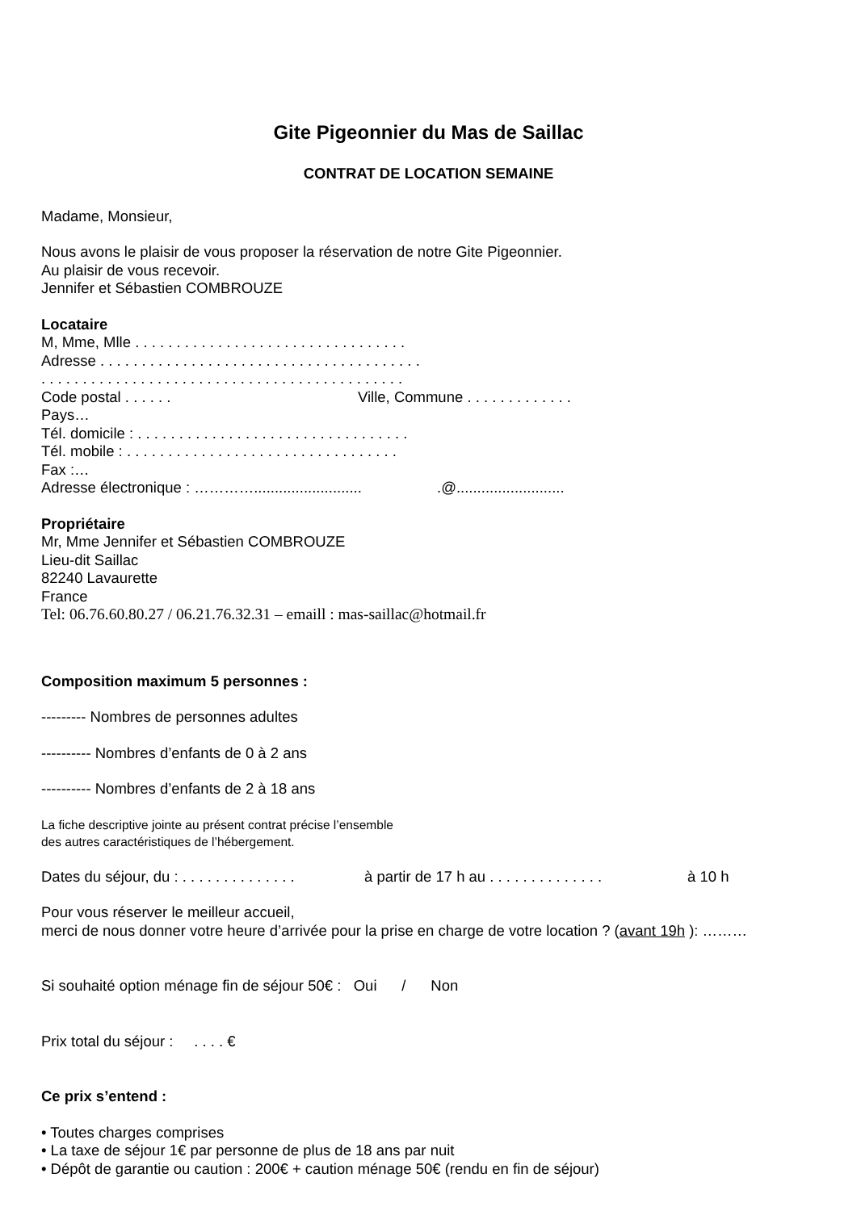Gite Pigeonnier du Mas de Saillac
CONTRAT DE LOCATION SEMAINE
Madame, Monsieur,
Nous avons le plaisir de vous proposer la réservation de notre Gite Pigeonnier.
Au plaisir de vous recevoir.
Jennifer et Sébastien COMBROUZE
Locataire
M, Mme, Mlle . . . . . . . . . . . . . . . . . . . . . . . . . . . . . . . . .
Adresse . . . . . . . . . . . . . . . . . . . . . . . . . . . . . . . . . . . . . . .
. . . . . . . . . . . . . . . . . . . . . . . . . . . . . . . . . . . . . . . . . . . .
Code postal . . . . . . Ville, Commune . . . . . . . . . . . . .
Pays…
Tél. domicile : . . . . . . . . . . . . . . . . . . . . . . . . . . . . . . . . .
Tél. mobile : . . . . . . . . . . . . . . . . . . . . . . . . . . . . . . . . .
Fax :…
Adresse électronique : ………….......................... .@..........................
Propriétaire
Mr, Mme Jennifer et Sébastien COMBROUZE
Lieu-dit Saillac
82240 Lavaurette
France
Tel: 06.76.60.80.27 / 06.21.76.32.31 – emaill : mas-saillac@hotmail.fr
Composition maximum 5 personnes :
--------- Nombres de personnes adultes
---------- Nombres d’enfants de 0 à 2 ans
---------- Nombres d’enfants de 2 à 18 ans
La fiche descriptive jointe au présent contrat précise l’ensemble
des autres caractéristiques de l’hébergement.
Dates du séjour, du : . . . . . . . . . . . . . . à partir de 17 h au . . . . . . . . . . . . . . à 10 h
Pour vous réserver le meilleur accueil,
merci de nous donner votre heure d’arrivée pour la prise en charge de votre location ? (avant 19h ): ………
Si souhaité option ménage fin de séjour 50€ : Oui / Non
Prix total du séjour : . . . . €
Ce prix s’entend :
• Toutes charges comprises
• La taxe de séjour 1€ par personne de plus de 18 ans par nuit
• Dépôt de garantie ou caution : 200€ + caution ménage 50€ (rendu en fin de séjour)